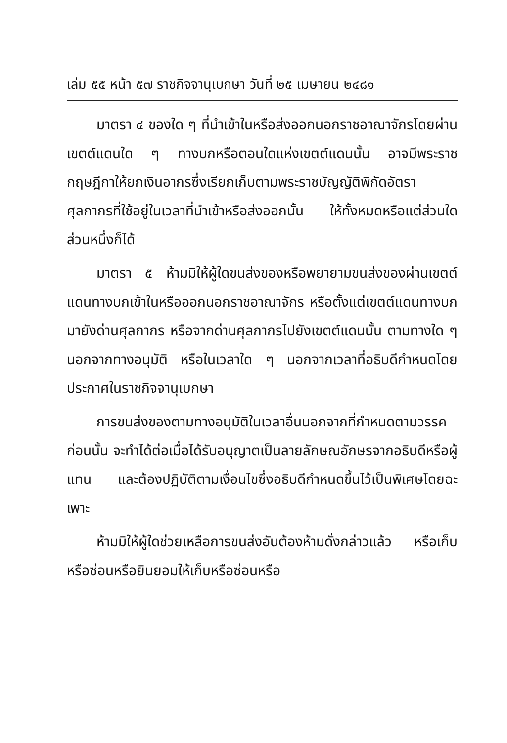เล่ม ๕๕ หน้า ๕๗ ราชกิจจานุเบกษา วันที่ ๒๕ เมษายน ๒๔๘๑
มาตรา ๔ ของใด ๆ ที่นำเข้าในหรือส่งออกนอกราชอาณาจักรโดยผ่านเขตต์แดนใด ๆ ทางบกหรือตอนใดแห่งเขตต์แดนนั้น อาจมีพระราชกฤษฎีกาให้ยกเงินอากรซึ่งเรียกเก็บตามพระราชบัญญัติพิกัดอัตราศุลกากรที่ใช้อยู่ในเวลาที่นำเข้าหรือส่งออกนั้น ให้ทั้งหมดหรือแต่ส่วนใดส่วนหนึ่งก็ได้
มาตรา ๕ ห้ามมิให้ผู้ใดขนส่งของหรือพยายามขนส่งของผ่านเขตต์แดนทางบกเข้าในหรือออกนอกราชอาณาจักร หรือตั้งแต่เขตต์แดนทางบกมายังด่านศุลกากร หรือจากด่านศุลกากรไปยังเขตต์แดนนั้น ตามทางใด ๆ นอกจากทางอนุมัติ หรือในเวลาใด ๆ นอกจากเวลาที่อธิบดีกำหนดโดยประกาศในราชกิจจานุเบกษา
การขนส่งของตามทางอนุมัติในเวลาอื่นนอกจากที่กำหนดตามวรรคก่อนนั้น จะทำได้ต่อเมื่อได้รับอนุญาตเป็นลายลักษณอักษรจากอธิบดีหรือผู้แทน และต้องปฏิบัติตามเงื่อนไขซึ่งอธิบดีกำหนดขึ้นไว้เป็นพิเศษโดยฉะเพาะ
ห้ามมิให้ผู้ใดช่วยเหลือการขนส่งอันต้องห้ามดั่งกล่าวแล้ว หรือเก็บหรือซ่อนหรือยินยอมให้เก็บหรือซ่อนหรือ